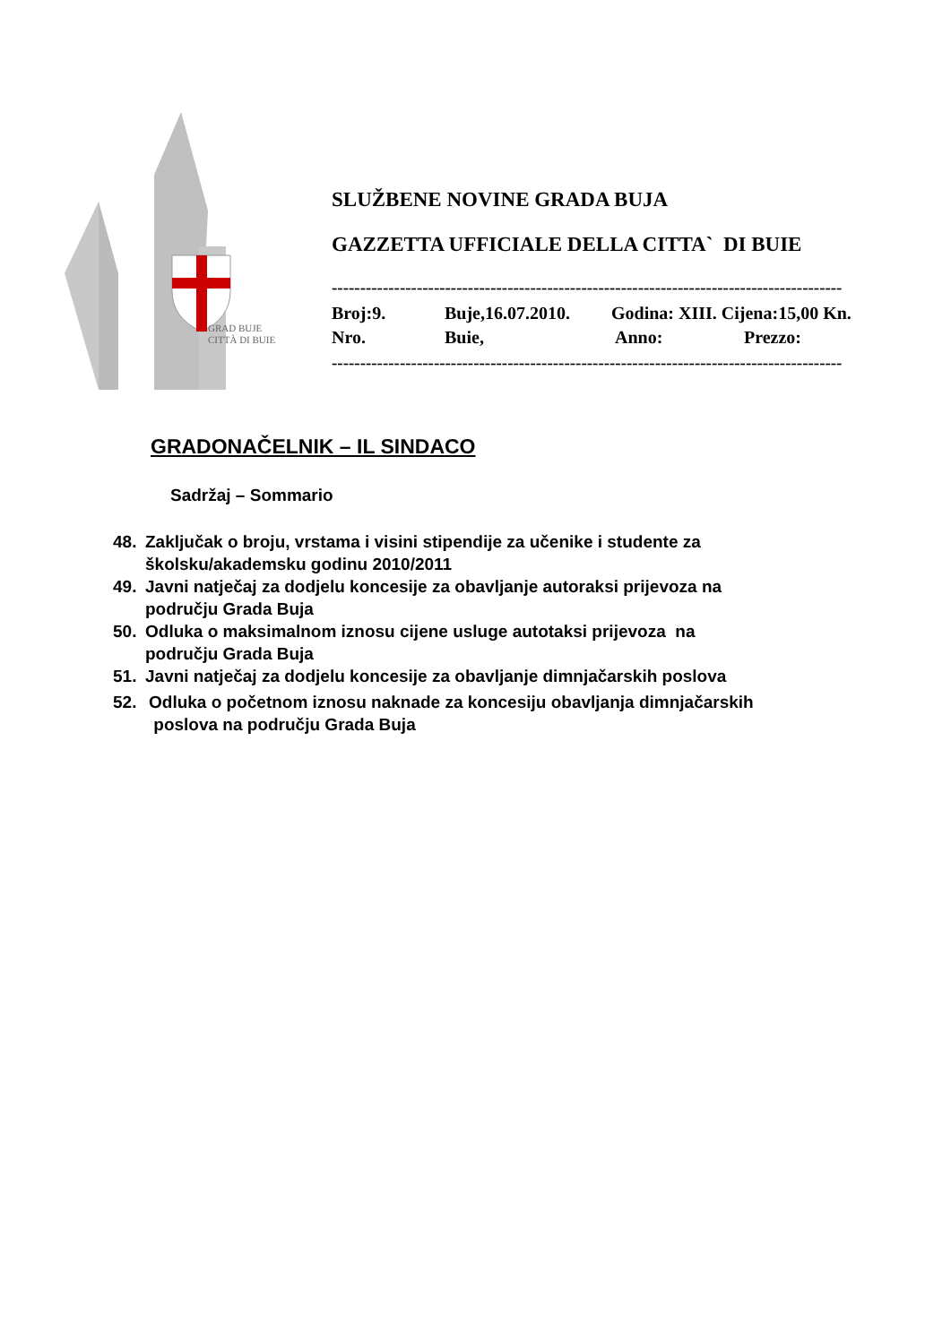GRAD BUJE
CITTÀ DI BUIE
SLUŽBENE NOVINE GRADA BUJA
GAZZETTA UFFICIALE DELLA CITTA` DI BUIE
------------------------------------------------------------------------------------------
Broj:9. Buje,16.07.2010. Godina: XIII. Cijena:15,00 Kn.
Nro. Buie, Anno: Prezzo:
------------------------------------------------------------------------------------------
GRADONAČELNIK – IL SINDACO
Sadržaj – Sommario
48. Zaključak o broju, vrstama i visini stipendije za učenike i studente za
školsku/akademsku godinu 2010/2011
49. Javni natječaj za dodjelu koncesije za obavljanje autoraksi prijevoza na
području Grada Buja
50. Odluka o maksimalnom iznosu cijene usluge autotaksi prijevoza na
području Grada Buja
51. Javni natječaj za dodjelu koncesije za obavljanje dimnjačarskih poslova
52. Odluka o početnom iznosu naknade za koncesiju obavljanja dimnjačarskih
poslova na području Grada Buja